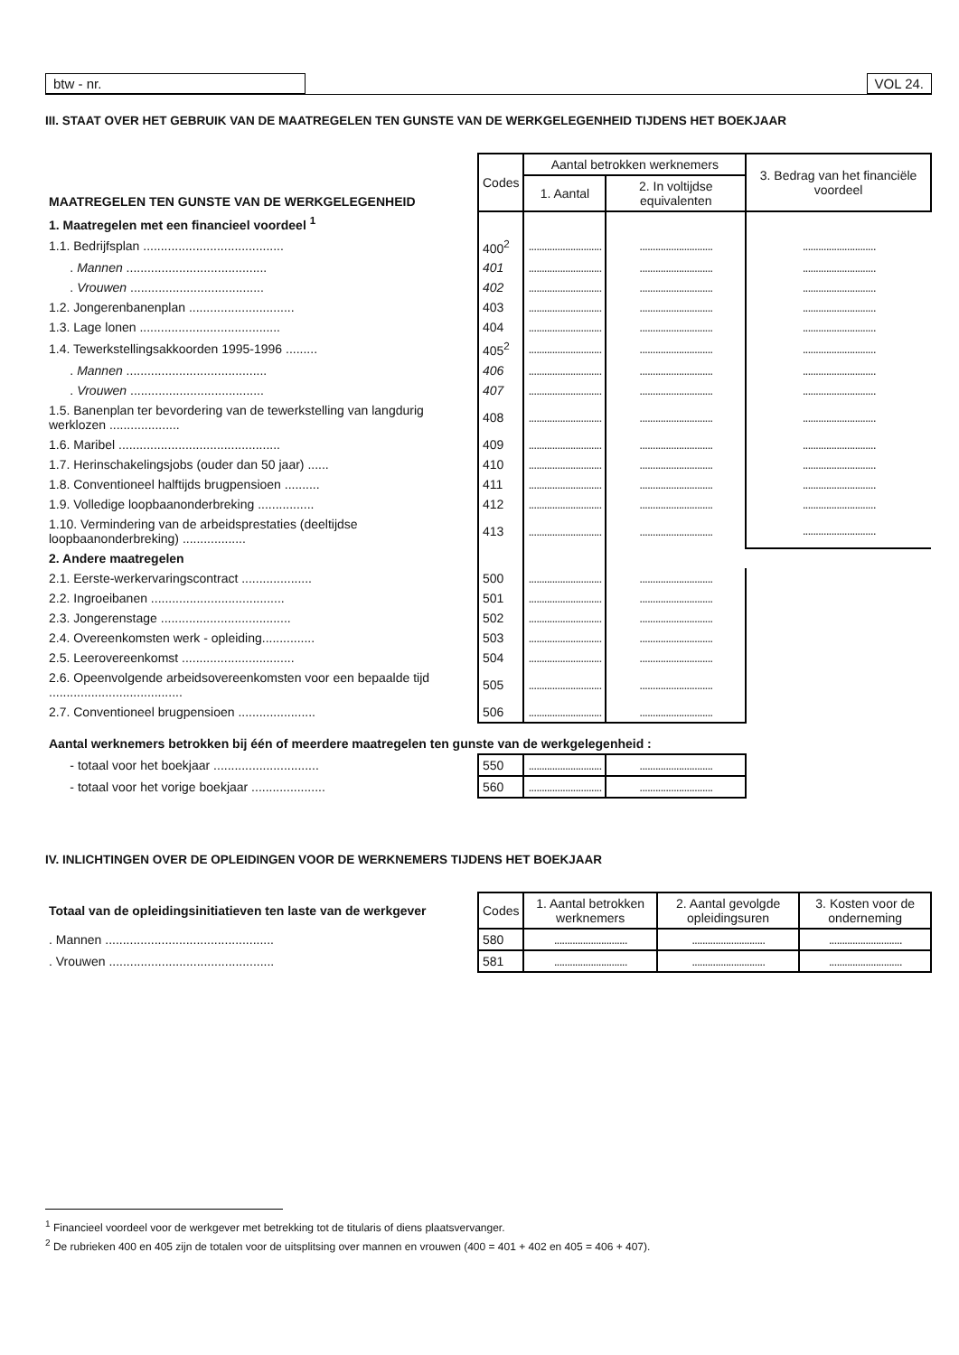btw - nr. VOL 24.
III. STAAT OVER HET GEBRUIK VAN DE MAATREGELEN TEN GUNSTE VAN DE WERKGELEGENHEID TIJDENS HET BOEKJAAR
| MAATREGELEN TEN GUNSTE VAN DE WERKGELEGENHEID | Codes | Aantal betrokken werknemers | | 3. Bedrag van het financiële voordeel |
| | | 1. Aantal | 2. In voltijdse equivalenten | |
| 1. Maatregelen met een financieel voordeel <sup>1</sup> | | | | |
| 1.1. Bedrijfsplan ........................................ | 400<sup>2</sup> | ............................ | ............................ | ............................ |
| . Mannen ........................................ | 401 | ............................ | ............................ | ............................ |
| . Vrouwen ...................................... | 402 | ............................ | ............................ | ............................ |
| 1.2. Jongerenbanenplan .............................. | 403 | ............................ | ............................ | ............................ |
| 1.3. Lage lonen ........................................ | 404 | ............................ | ............................ | ............................ |
| 1.4. Tewerkstellingsakkoorden 1995-1996 ......... | 405<sup>2</sup> | ............................ | ............................ | ............................ |
| . Mannen ........................................ | 406 | ............................ | ............................ | ............................ |
| . Vrouwen ...................................... | 407 | ............................ | ............................ | ............................ |
| 1.5. Banenplan ter bevordering van de tewerkstelling van langdurig werklozen .................... | 408 | ............................ | ............................ | ............................ |
| 1.6. Maribel .............................................. | 409 | ............................ | ............................ | ............................ |
| 1.7. Herinschakelingsjobs (ouder dan 50 jaar) ...... | 410 | ............................ | ............................ | ............................ |
| 1.8. Conventioneel halftijds brugpensioen .......... | 411 | ............................ | ............................ | ............................ |
| 1.9. Volledige loopbaanonderbreking ................ | 412 | ............................ | ............................ | ............................ |
| 1.10. Vermindering van de arbeidsprestaties (deeltijdse loopbaanonderbreking) .................. | 413 | ............................ | ............................ | ............................ |
| 2. Andere maatregelen | | | | |
| 2.1. Eerste-werkervaringscontract .................... | 500 | ............................ | ............................ | |
| 2.2. Ingroeibanen ...................................... | 501 | ............................ | ............................ | |
| 2.3. Jongerenstage ..................................... | 502 | ............................ | ............................ | |
| 2.4. Overeenkomsten werk - opleiding............... | 503 | ............................ | ............................ | |
| 2.5. Leerovereenkomst ................................ | 504 | ............................ | ............................ | |
| 2.6. Opeenvolgende arbeidsovereenkomsten voor een bepaalde tijd ...................................... | 505 | ............................ | ............................ | |
| 2.7. Conventioneel brugpensioen ...................... | 506 | ............................ | ............................ | |
| Aantal werknemers betrokken bij één of meerdere maatregelen ten gunste van de werkgelegenheid : | | | | |
| - totaal voor het boekjaar .............................. | 550 | ............................ | ............................ | |
| - totaal voor het vorige boekjaar ..................... | 560 | ............................ | ............................ | |
IV. INLICHTINGEN OVER DE OPLEIDINGEN VOOR DE WERKNEMERS TIJDENS HET BOEKJAAR
| Totaal van de opleidingsinitiatieven ten laste van de werkgever | Codes | 1. Aantal betrokken werknemers | 2. Aantal gevolgde opleidingsuren | 3. Kosten voor de onderneming |
| . Mannen ................................................ | 580 | ............................ | ............................ | ............................ |
| . Vrouwen ............................................... | 581 | ............................ | ............................ | ............................ |
<sup>1</sup> Financieel voordeel voor de werkgever met betrekking tot de titularis of diens plaatsvervanger.
<sup>2</sup> De rubrieken 400 en 405 zijn de totalen voor de uitsplitsing over mannen en vrouwen (400 = 401 + 402 en 405 = 406 + 407).